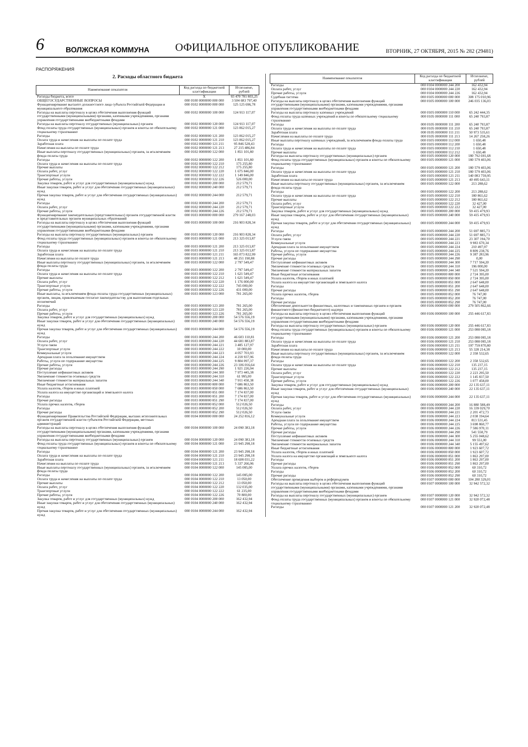6
ВОЛЖСКАЯ КОММУНА
ОФИЦИАЛЬНОЕ ОПУБЛИКОВАНИЕ
ВТОРНИК, 27 ОКТЯБРЯ, 2015 № 282 (29481)
РАСПОРЯЖЕНИЯ
2. Расходы областного бюджета
| Наименование показателя | Код расхода по бюджетной классификации | Исполнено, рублей |
| --- | --- | --- |
| Расходы бюджета, всего | X | 93 470 781 803,25 |
| ОБЩЕГОСУДАРСТВЕННЫЕ ВОПРОСЫ | 000 0100 0000000 000 000 | 3 504 683 797,40 |
| Функционирование высшего должностного лица субъекта Российской Федерации и муниципального образования | 000 0102 0000000 000 000 | 125 125 696,78 |
| Расходы на выплаты персоналу в целях обеспечения выполнения функций государственными (муниципальными) органами, казенными учреждениями, органами управления государственными внебюджетными фондами | 000 0102 0000000 100 000 | 124 913 117,07 |
| Расходы на выплаты персоналу государственных (муниципальных) органов | 000 0102 0000000 120 000 | 124 913 117,07 |
| Фонд оплаты труда государственных (муниципальных) органов и взносы по обязательному социальному страхованию | 000 0102 0000000 121 000 | 123 062 015,27 |
| Расходы | 000 0102 0000000 121 200 | 123 062 015,27 |
| Оплата труда и начисления на выплаты по оплате труда | 000 0102 0000000 121 210 | 123 062 015,27 |
| Заработная плата | 000 0102 0000000 121 211 | 95 846 528,43 |
| Начисления на выплаты по оплате труда | 000 0102 0000000 121 213 | 27 215 486,84 |
| Иные выплаты персоналу государственных (муниципальных) органов, за исключением фонда оплаты труда | 000 0102 0000000 122 000 | 1 851 101,80 |
| Расходы | 000 0102 0000000 122 200 | 1 851 101,80 |
| Оплата труда и начисления на выплаты по оплате труда | 000 0102 0000000 122 210 | 175 255,80 |
| Прочие выплаты | 000 0102 0000000 122 212 | 175 255,80 |
| Оплата работ, услуг | 000 0102 0000000 122 220 | 1 675 846,00 |
| Транспортные услуги | 000 0102 0000000 122 222 | 1 149 846,00 |
| Прочие работы, услуги | 000 0102 0000000 122 226 | 526 000,00 |
| Закупка товаров, работ и услуг для государственных (муниципальных) нужд | 000 0102 0000000 200 000 | 212 579,71 |
| Иные закупки товаров, работ и услуг для обеспечения государственных (муниципальных) нужд | 000 0102 0000000 240 000 | 212 579,71 |
| Прочая закупка товаров, работ и услуг для обеспечения государственных (муниципальных) нужд | 000 0102 0000000 244 000 | 212 579,71 |
| Расходы | 000 0102 0000000 244 200 | 212 579,71 |
| Оплата работ, услуг | 000 0102 0000000 244 220 | 212 579,71 |
| Прочие работы, услуги | 000 0102 0000000 244 226 | 212 579,71 |
| Функционирование законодательных (представительных) органов государственной власти и представительных органов муниципальных образований | 000 0103 0000000 000 000 | 279 167 248,03 |
| Расходы на выплаты персоналу в целях обеспечения выполнения функций государственными (муниципальными) органами, казенными учреждениями, органами управления государственными внебюджетными фондами | 000 0103 0000000 100 000 | 216 903 828,34 |
| Расходы на выплаты персоналу государственных (муниципальных) органов | 000 0103 0000000 120 000 | 216 903 828,34 |
| Фонд оплаты труда государственных (муниципальных) органов и взносы по обязательному социальному страхованию | 000 0103 0000000 121 000 | 213 325 013,87 |
| Расходы | 000 0103 0000000 121 200 | 213 325 013,87 |
| Оплата труда и начисления на выплаты по оплате труда | 000 0103 0000000 121 210 | 213 325 013,87 |
| Заработная плата | 000 0103 0000000 121 211 | 165 073 822,99 |
| Начисления на выплаты по оплате труда | 000 0103 0000000 121 213 | 48 251 190,88 |
| Иные выплаты персоналу государственных (муниципальных) органов, за исключением фонда оплаты труда | 000 0103 0000000 122 000 | 2 797 549,47 |
| Расходы | 000 0103 0000000 122 200 | 2 797 549,47 |
| Оплата труда и начисления на выплаты по оплате труда | 000 0103 0000000 122 210 | 1 621 549,47 |
| Прочие выплаты | 000 0103 0000000 122 212 | 1 621 549,47 |
| Оплата работ, услуг | 000 0103 0000000 122 220 | 1 176 000,00 |
| Транспортные услуги | 000 0103 0000000 122 222 | 745 000,00 |
| Прочие работы, услуги | 000 0103 0000000 122 226 | 431 000,00 |
| Иные выплаты, за исключением фонда оплаты труда государственных (муниципальных) органов, лицам, привлекаемым согласно законодательству для выполнения отдельных полномочий | 000 0103 0000000 123 000 | 781 265,00 |
| Расходы | 000 0103 0000000 123 200 | 781 265,00 |
| Оплата работ, услуг | 000 0103 0000000 123 220 | 781 265,00 |
| Прочие работы, услуги | 000 0103 0000000 123 226 | 781 265,00 |
| Закупка товаров, работ и услуг для государственных (муниципальных) нужд | 000 0103 0000000 200 000 | 54 576 556,19 |
| Иные закупки товаров, работ и услуг для обеспечения государственных (муниципальных) нужд | 000 0103 0000000 240 000 | 54 576 556,19 |
| Прочая закупка товаров, работ и услуг для обеспечения государственных (муниципальных) нужд | 000 0103 0000000 244 000 | 54 576 556,19 |
| Расходы | 000 0103 0000000 244 200 | 46 603 110,81 |
| Оплата работ, услуг | 000 0103 0000000 244 220 | 44 681 883,87 |
| Услуги связи | 000 0103 0000000 244 221 | 3 485 127,97 |
| Транспортные услуги | 000 0103 0000000 244 222 | 10 000,00 |
| Коммунальные услуги | 000 0103 0000000 244 223 | 4 057 703,93 |
| Арендная плата за пользование имуществом | 000 0103 0000000 244 224 | 4 218 937,96 |
| Работы, услуги по содержанию имущества | 000 0103 0000000 244 225 | 9 804 097,37 |
| Прочие работы, услуги | 000 0103 0000000 244 226 | 23 106 016,64 |
| Прочие расходы | 000 0103 0000000 244 290 | 1 921 226,94 |
| Поступление нефинансовых активов | 000 0103 0000000 244 300 | 7 973 445,38 |
| Увеличение стоимости основных средств | 000 0103 0000000 244 310 | 61 995,00 |
| Увеличение стоимости материальных запасов | 000 0103 0000000 244 340 | 7 911 450,38 |
| Иные бюджетные ассигнования | 000 0103 0000000 800 000 | 7 686 863,50 |
| Уплата налогов, сборов и иных платежей | 000 0103 0000000 850 000 | 7 686 863,50 |
| Уплата налога на имущество организаций и земельного налога | 000 0103 0000000 851 000 | 7 174 837,00 |
| Расходы | 000 0103 0000000 851 200 | 7 174 837,00 |
| Прочие расходы | 000 0103 0000000 851 290 | 7 174 837,00 |
| Уплата прочих налогов, сборов | 000 0103 0000000 852 000 | 512 026,50 |
| Расходы | 000 0103 0000000 852 200 | 512 026,50 |
| Прочие расходы | 000 0103 0000000 852 290 | 512 026,50 |
| Функционирование Правительства Российской Федерации, высших исполнительных органов государственной власти субъектов Российской Федерации, местных администраций | 000 0104 0000000 000 000 | 24 252 816,12 |
| Расходы на выплаты персоналу в целях обеспечения выполнения функций государственными (муниципальными) органами, казенными учреждениями, органами управления государственными внебюджетными фондами | 000 0104 0000000 100 000 | 24 090 383,18 |
| Расходы на выплаты персоналу государственных (муниципальных) органов | 000 0104 0000000 120 000 | 24 090 383,18 |
| Фонд оплаты труда государственных (муниципальных) органов и взносы по обязательному социальному страхованию | 000 0104 0000000 121 000 | 23 945 298,18 |
| Расходы | 000 0104 0000000 121 200 | 23 945 298,18 |
| Оплата труда и начисления на выплаты по оплате труда | 000 0104 0000000 121 210 | 23 945 298,18 |
| Заработная плата | 000 0104 0000000 121 211 | 18 608 031,22 |
| Начисления на выплаты по оплате труда | 000 0104 0000000 121 213 | 5 337 266,96 |
| Иные выплаты персоналу государственных (муниципальных) органов, за исключением фонда оплаты труда | 000 0104 0000000 122 000 | 145 085,00 |
| Расходы | 000 0104 0000000 122 200 | 145 085,00 |
| Оплата труда и начисления на выплаты по оплате труда | 000 0104 0000000 122 210 | 13 050,00 |
| Прочие выплаты | 000 0104 0000000 122 212 | 13 050,00 |
| Оплата работ, услуг | 000 0104 0000000 122 220 | 132 035,00 |
| Транспортные услуги | 000 0104 0000000 122 222 | 61 235,00 |
| Прочие работы, услуги | 000 0104 0000000 122 226 | 70 800,00 |
| Закупка товаров, работ и услуг для государственных (муниципальных) нужд | 000 0104 0000000 200 000 | 162 432,94 |
| Иные закупки товаров, работ и услуг для обеспечения государственных (муниципальных) нужд | 000 0104 0000000 240 000 | 162 432,94 |
| Прочая закупка товаров, работ и услуг для обеспечения государственных (муниципальных) нужд | 000 0104 0000000 244 000 | 162 432,94 |
| Наименование показателя | Код расхода по бюджетной классификации | Исполнено, рублей |
| --- | --- | --- |
| Расходы | 000 0104 0000000 244 200 | 162 432,94 |
| Оплата работ, услуг | 000 0104 0000000 244 220 | 162 432,94 |
| Прочие работы, услуги | 000 0104 0000000 244 226 | 162 432,94 |
| Судебная система | 000 0105 0000000 000 000 | 308 175 010,96 |
| Расходы на выплаты персоналу в целях обеспечения выполнения функций государственными (муниципальными) органами, казенными учреждениями, органами управления государственными внебюджетными фондами | 000 0105 0000000 100 000 | 246 035 136,03 |
| Расходы на выплаты персоналу казенных учреждений | 000 0105 0000000 110 000 | 65 242 444,35 |
| Фонд оплаты труда казенных учреждений и взносы по обязательному социальному страхованию | 000 0105 0000000 111 000 | 65 240 793,87 |
| Расходы | 000 0105 0000000 111 200 | 65 240 793,87 |
| Оплата труда и начисления на выплаты по оплате труда | 000 0105 0000000 111 210 | 65 240 793,87 |
| Заработная плата | 000 0105 0000000 111 211 | 50 973 535,61 |
| Начисления на выплаты по оплате труда | 000 0105 0000000 111 213 | 14 267 258,26 |
| Иные выплаты персоналу казенных учреждений, за исключением фонда оплаты труда | 000 0105 0000000 112 000 | 1 650,48 |
| Расходы | 000 0105 0000000 112 200 | 1 650,48 |
| Оплата труда и начисления на выплаты по оплате труда | 000 0105 0000000 112 210 | 1 650,48 |
| Прочие выплаты | 000 0105 0000000 112 212 | 1 650,48 |
| Расходы на выплаты персоналу государственных (муниципальных) органов | 000 0105 0000000 120 000 | 180 792 691,68 |
| Фонд оплаты труда государственных (муниципальных) органов и взносы по обязательному социальному страхованию | 000 0105 0000000 121 000 | 180 579 403,06 |
| Расходы | 000 0105 0000000 121 200 | 180 579 403,06 |
| Оплата труда и начисления на выплаты по оплате труда | 000 0105 0000000 121 210 | 180 579 403,06 |
| Заработная плата | 000 0105 0000000 121 211 | 140 083 759,95 |
| Начисления на выплаты по оплате труда | 000 0105 0000000 121 213 | 40 495 643,11 |
| Иные выплаты персоналу государственных (муниципальных) органов, за исключением фонда оплаты труда | 000 0105 0000000 122 000 | 213 288,62 |
| Расходы | 000 0105 0000000 122 200 | 213 288,62 |
| Оплата труда и начисления на выплаты по оплате труда | 000 0105 0000000 122 210 | 180 861,62 |
| Прочие выплаты | 000 0105 0000000 122 212 | 180 861,62 |
| Оплата работ, услуг | 000 0105 0000000 122 220 | 32 427,00 |
| Транспортные услуги | 000 0105 0000000 122 222 | 32 427,00 |
| Закупка товаров, работ и услуг для государственных (муниципальных) нужд | 000 0105 0000000 200 000 | 59 415 479,93 |
| Иные закупки товаров, работ и услуг для обеспечения государственных (муниципальных) нужд | 000 0105 0000000 240 000 | 59 415 479,93 |
| Прочая закупка товаров, работ и услуг для обеспечения государственных (муниципальных) нужд | 000 0105 0000000 244 000 | 59 415 479,93 |
| Расходы | 000 0105 0000000 244 200 | 51 697 885,73 |
| Оплата работ, услуг | 000 0105 0000000 244 220 | 51 697 885,73 |
| Услуги связи | 000 0105 0000000 244 221 | 23 307 194,70 |
| Коммунальные услуги | 000 0105 0000000 244 223 | 9 983 670,34 |
| Арендная плата за пользование имуществом | 000 0105 0000000 244 224 | 210 497,97 |
| Работы, услуги по содержанию имущества | 000 0105 0000000 244 225 | 8 809 238,76 |
| Прочие работы, услуги | 000 0105 0000000 244 226 | 9 387 283,96 |
| Прочие расходы | 000 0105 0000000 244 290 | 0,00 |
| Поступление нефинансовых активов | 000 0105 0000000 244 300 | 7 717 594,20 |
| Увеличение стоимости основных средств | 000 0105 0000000 244 310 | 196 000,00 |
| Увеличение стоимости материальных запасов | 000 0105 0000000 244 340 | 7 521 594,20 |
| Иные бюджетные ассигнования | 000 0105 0000000 800 000 | 2 724 395,00 |
| Уплата налогов, сборов и иных платежей | 000 0105 0000000 850 000 | 2 724 395,00 |
| Уплата налога на имущество организаций и земельного налога | 000 0105 0000000 851 000 | 2 647 648,00 |
| Расходы | 000 0105 0000000 851 200 | 2 647 648,00 |
| Прочие расходы | 000 0105 0000000 851 290 | 2 647 648,00 |
| Уплата прочих налогов, сборов | 000 0105 0000000 852 000 | 76 747,00 |
| Расходы | 000 0105 0000000 852 200 | 76 747,00 |
| Прочие расходы | 000 0105 0000000 852 290 | 76 747,00 |
| Обеспечение деятельности финансовых, налоговых и таможенных органов и органов финансового (финансово-бюджетного) надзора | 000 0106 0000000 000 000 | 279 505 862,66 |
| Расходы на выплаты персоналу в целях обеспечения выполнения функций государственными (муниципальными) органами, казенными учреждениями, органами управления государственными внебюджетными фондами | 000 0106 0000000 100 000 | 255 446 617,83 |
| Расходы на выплаты персоналу государственных (муниципальных) органов | 000 0106 0000000 120 000 | 255 446 617,83 |
| Фонд оплаты труда государственных (муниципальных) органов и взносы по обязательному социальному страхованию | 000 0106 0000000 121 000 | 253 088 085,18 |
| Расходы | 000 0106 0000000 121 200 | 253 088 085,18 |
| Оплата труда и начисления на выплаты по оплате труда | 000 0106 0000000 121 210 | 253 088 085,18 |
| Заработная плата | 000 0106 0000000 121 211 | 197 759 870,80 |
| Начисления на выплаты по оплате труда | 000 0106 0000000 121 213 | 55 328 214,38 |
| Иные выплаты персоналу государственных (муниципальных) органов, за исключением фонда оплаты труда | 000 0106 0000000 122 000 | 2 358 532,65 |
| Расходы | 000 0106 0000000 122 200 | 2 358 532,65 |
| Оплата труда и начисления на выплаты по оплате труда | 000 0106 0000000 122 210 | 135 237,15 |
| Прочие выплаты | 000 0106 0000000 122 212 | 135 237,15 |
| Оплата работ, услуг | 000 0106 0000000 122 220 | 2 223 295,50 |
| Транспортные услуги | 000 0106 0000000 122 222 | 1 145 837,50 |
| Прочие работы, услуги | 000 0106 0000000 122 226 | 1 077 458,00 |
| Закупка товаров, работ и услуг для государственных (муниципальных) нужд | 000 0106 0000000 200 000 | 22 135 637,11 |
| Иные закупки товаров, работ и услуг для обеспечения государственных (муниципальных) нужд | 000 0106 0000000 240 000 | 22 135 637,11 |
| Прочая закупка товаров, работ и услуг для обеспечения государственных (муниципальных) нужд | 000 0106 0000000 244 000 | 22 135 637,11 |
| Расходы | 000 0106 0000000 244 200 | 16 880 588,49 |
| Оплата работ, услуг | 000 0106 0000000 244 220 | 16 339 029,70 |
| Услуги связи | 000 0106 0000000 244 221 | 2 201 472,73 |
| Коммунальные услуги | 000 0106 0000000 244 223 | 2 038 194,64 |
| Арендная плата за пользование имуществом | 000 0106 0000000 244 224 | 813 531,45 |
| Работы, услуги по содержанию имущества | 000 0106 0000000 244 225 | 3 698 860,77 |
| Прочие работы, услуги | 000 0106 0000000 244 226 | 7 586 970,11 |
| Прочие расходы | 000 0106 0000000 244 290 | 541 558,79 |
| Поступление нефинансовых активов | 000 0106 0000000 244 300 | 5 255 048,62 |
| Увеличение стоимости основных средств | 000 0106 0000000 244 310 | 99 551,00 |
| Увеличение стоимости материальных запасов | 000 0106 0000000 244 340 | 5 155 497,62 |
| Иные бюджетные ассигнования | 000 0106 0000000 800 000 | 1 923 607,72 |
| Уплата налогов, сборов и иных платежей | 000 0106 0000000 850 000 | 1 923 607,72 |
| Уплата налога на имущество организаций и земельного налога | 000 0106 0000000 851 000 | 1 863 297,00 |
| Расходы | 000 0106 0000000 851 200 | 1 863 297,00 |
| Прочие расходы | 000 0106 0000000 851 290 | 1 863 297,00 |
| Уплата прочих налогов, сборов | 000 0106 0000000 852 000 | 60 310,72 |
| Расходы | 000 0106 0000000 852 200 | 60 310,72 |
| Прочие расходы | 000 0106 0000000 852 290 | 60 310,72 |
| Обеспечение проведения выборов и референдумов | 000 0107 0000000 000 000 | 104 280 329,01 |
| Расходы на выплаты персоналу в целях обеспечения выполнения функций государственными (муниципальными) органами, казенными учреждениями, органами управления государственными внебюджетными фондами | 000 0107 0000000 100 000 | 32 942 572,32 |
| Расходы на выплаты персоналу государственных (муниципальных) органов | 000 0107 0000000 120 000 | 32 942 572,32 |
| Фонд оплаты труда государственных (муниципальных) органов и взносы по обязательному социальному страхованию | 000 0107 0000000 121 000 | 32 920 072,48 |
| Расходы | 000 0107 0000000 121 200 | 32 920 072,48 |